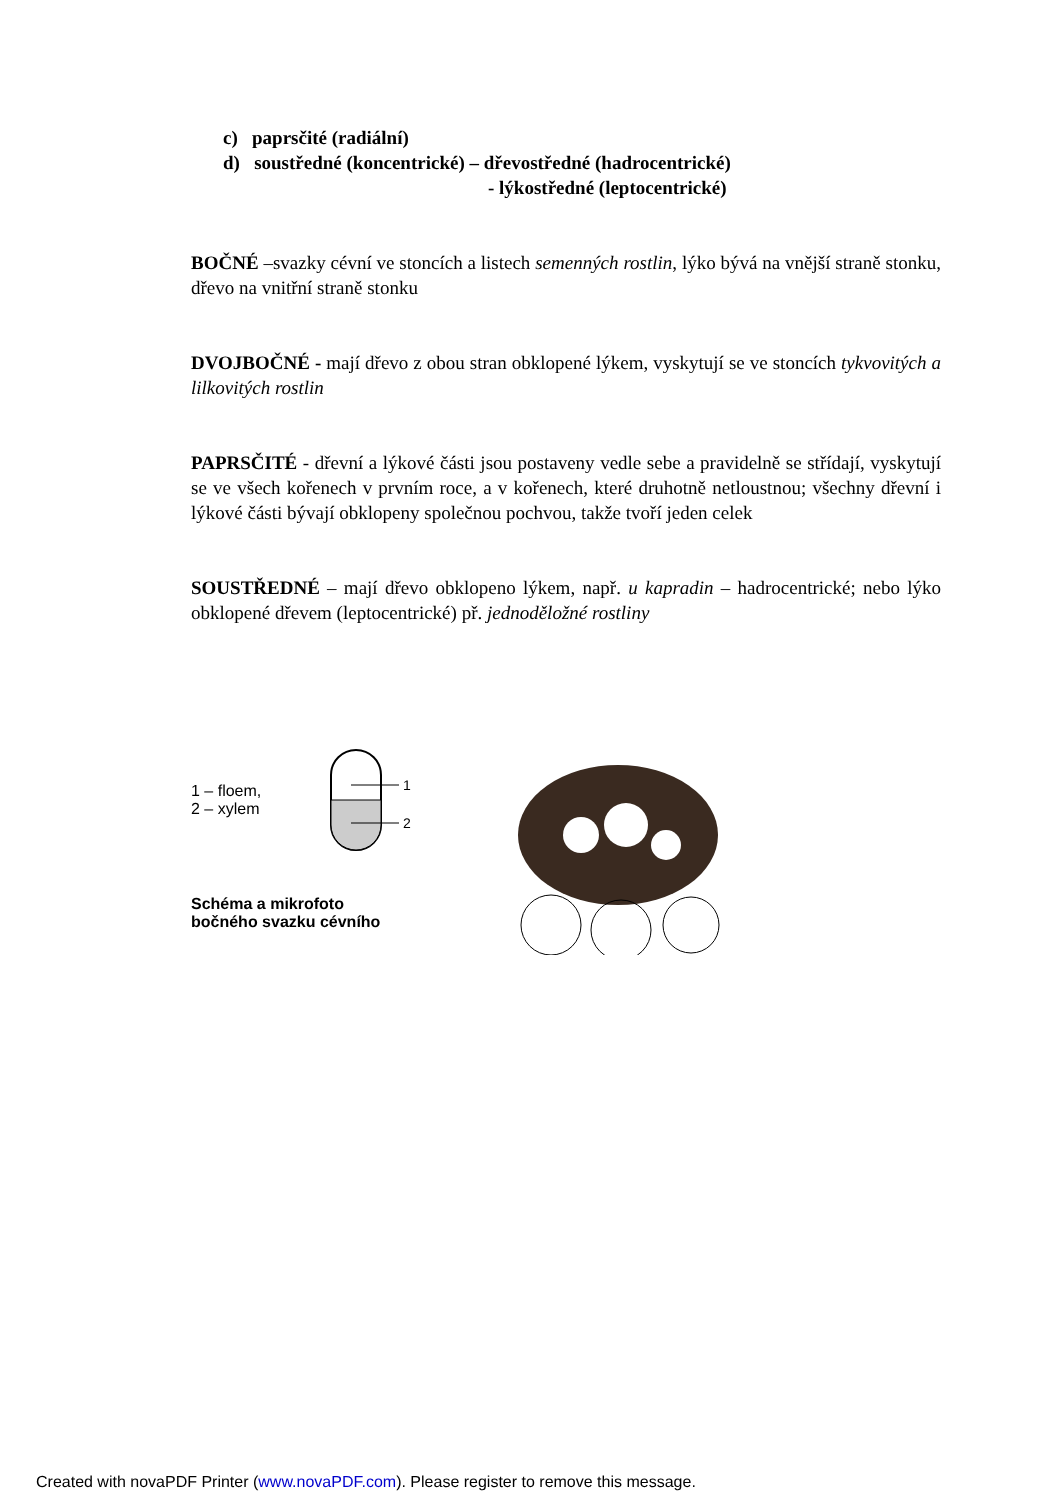c) paprsčité (radiální)
d) soustředné (koncentrické) – dřevostředné (hadrocentrické)
- lýkostředné (leptocentrické)
BOČNÉ –svazky cévní ve stoncích a listech semenných rostlin, lýko bývá na vnější straně stonku, dřevo na vnitřní straně stonku
DVOJBOČNÉ - mají dřevo z obou stran obklopené lýkem, vyskytují se ve stoncích tykvovitých a lilkovitých rostlin
PAPRSČITÉ - dřevní a lýkové části jsou postaveny vedle sebe a pravidelně se střídají, vyskytují se ve všech kořenech v prvním roce, a v kořenech, které druhotně netloustnou; všechny dřevní i lýkové části bývají obklopeny společnou pochvou, takže tvoří jeden celek
SOUSTŘEDNÉ – mají dřevo obklopeno lýkem, např. u kapradin – hadrocentrické; nebo lýko obklopené dřevem (leptocentrické) př. jednoděložné rostliny
1 – floem,
2 – xylem
1
2
Schéma a mikrofoto
bočného svazku cévního
Created with novaPDF Printer (www.novaPDF.com). Please register to remove this message.